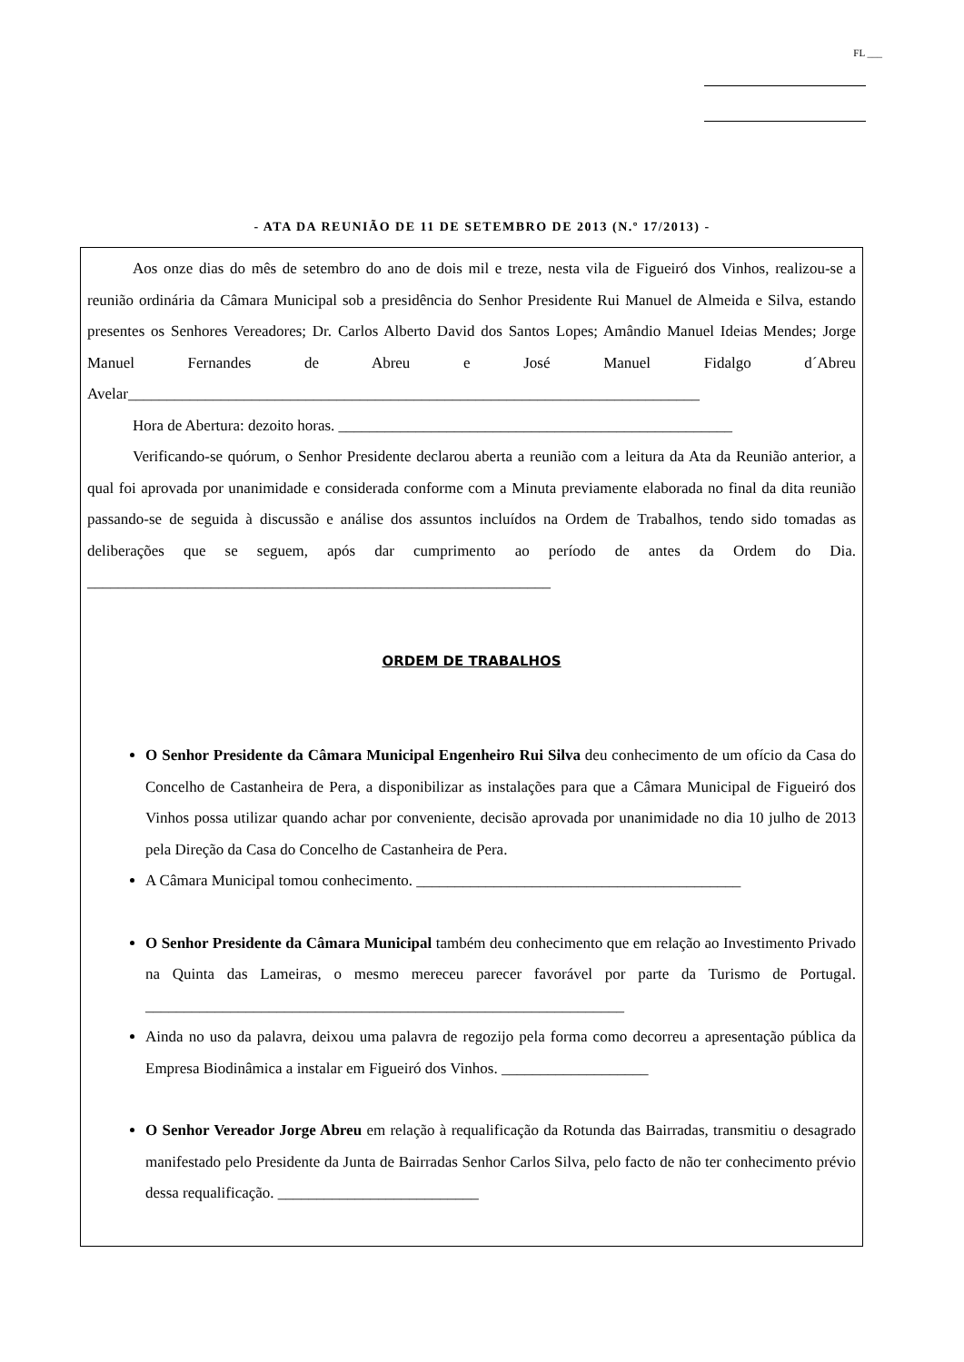FL ___
- ATA DA REUNIÃO DE 11 DE SETEMBRO DE 2013 (N.º 17/2013) -
Aos onze dias do mês de setembro do ano de dois mil e treze, nesta vila de Figueiró dos Vinhos, realizou-se a reunião ordinária da Câmara Municipal sob a presidência do Senhor Presidente Rui Manuel de Almeida e Silva, estando presentes os Senhores Vereadores; Dr. Carlos Alberto David dos Santos Lopes; Amândio Manuel Ideias Mendes; Jorge Manuel Fernandes de Abreu e José Manuel Fidalgo d´Abreu Avelar__________________________________________________________________________
Hora de Abertura: dezoito horas. ___________________________________________________
Verificando-se quórum, o Senhor Presidente declarou aberta a reunião com a leitura da Ata da Reunião anterior, a qual foi aprovada por unanimidade e considerada conforme com a Minuta previamente elaborada no final da dita reunião passando-se de seguida à discussão e análise dos assuntos incluídos na Ordem de Trabalhos, tendo sido tomadas as deliberações que se seguem, após dar cumprimento ao período de antes da Ordem do Dia. ____________________________________________________________
ORDEM DE TRABALHOS
O Senhor Presidente da Câmara Municipal Engenheiro Rui Silva deu conhecimento de um ofício da Casa do Concelho de Castanheira de Pera, a disponibilizar as instalações para que a Câmara Municipal de Figueiró dos Vinhos possa utilizar quando achar por conveniente, decisão aprovada por unanimidade no dia 10 julho de 2013 pela Direção da Casa do Concelho de Castanheira de Pera.
A Câmara Municipal tomou conhecimento. __________________________________________
O Senhor Presidente da Câmara Municipal também deu conhecimento que em relação ao Investimento Privado na Quinta das Lameiras, o mesmo mereceu parecer favorável por parte da Turismo de Portugal. ______________________________________________________________
Ainda no uso da palavra, deixou uma palavra de regozijo pela forma como decorreu a apresentação pública da Empresa Biodinâmica a instalar em Figueiró dos Vinhos. ___________________
O Senhor Vereador Jorge Abreu em relação à requalificação da Rotunda das Bairradas, transmitiu o desagrado manifestado pelo Presidente da Junta de Bairradas Senhor Carlos Silva, pelo facto de não ter conhecimento prévio dessa requalificação. __________________________